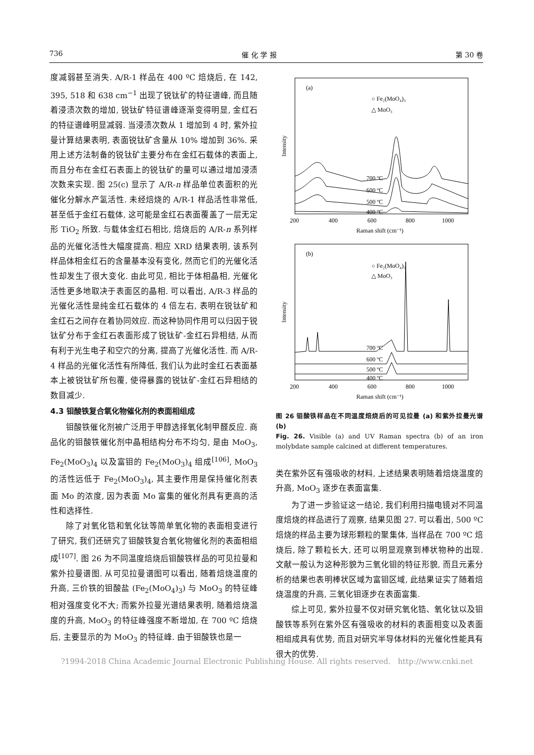736 催 化 学 报 第 30 卷
度减弱甚至消失. A/R-1 样品在 400 ºC 焙烧后, 在 142, 395, 518 和 638 cm<sup>−1</sup> 出现了锐钛矿的特征谱峰, 而且随着浸渍次数的增加, 锐钛矿特征谱峰逐渐变得明显, 金红石的特征谱峰明显减弱. 当浸渍次数从 1 增加到 4 时, 紫外拉曼计算结果表明, 表面锐钛矿含量从 10% 增加到 36%. 采用上述方法制备的锐钛矿主要分布在金红石载体的表面上, 而且分布在金红石表面上的锐钛矿的量可以通过增加浸渍次数来实现. 图 25(c) 显示了 A/R-n 样品单位表面积的光催化分解水产氢活性. 未经焙烧的 A/R-1 样品活性非常低, 甚至低于金红石载体, 这可能是金红石表面覆盖了一层无定形 TiO<sub>2</sub> 所致. 与载体金红石相比, 焙烧后的 A/R-n 系列样品的光催化活性大幅度提高. 相应 XRD 结果表明, 该系列样品体相金红石的含量基本没有变化, 然而它们的光催化活性却发生了很大变化. 由此可见, 相比于体相晶相, 光催化活性更多地取决于表面区的晶相. 可以看出, A/R-3 样品的光催化活性是纯金红石载体的 4 倍左右, 表明在锐钛矿和金红石之间存在着协同效应. 而这种协同作用可以归因于锐钛矿分布于金红石表面形成了锐钛矿-金红石异相结, 从而有利于光生电子和空穴的分离, 提高了光催化活性. 而 A/R-4 样品的光催化活性有所降低, 我们认为此时金红石表面基本上被锐钛矿所包覆, 使得暴露的锐钛矿-金红石异相结的数目减少.
4.3 钼酸铁复合氧化物催化剂的表面相组成
钼酸铁催化剂被广泛用于甲醇选择氧化制甲醛反应. 商品化的钼酸铁催化剂中晶相结构分布不均匀, 是由 MoO<sub>3</sub>, Fe<sub>2</sub>(MoO<sub>3</sub>)<sub>4</sub> 以及富钼的 Fe<sub>2</sub>(MoO<sub>3</sub>)<sub>4</sub> 组成<sup>[106]</sup>, MoO<sub>3</sub> 的活性远低于 Fe<sub>2</sub>(MoO<sub>3</sub>)<sub>4</sub>, 其主要作用是保持催化剂表面 Mo 的浓度, 因为表面 Mo 富集的催化剂具有更高的活性和选择性.
除了对氧化锆和氧化钛等简单氧化物的表面相变进行了研究, 我们还研究了钼酸铁复合氧化物催化剂的表面相组成<sup>[107]</sup>. 图 26 为不同温度焙烧后钼酸铁样品的可见拉曼和紫外拉曼谱图. 从可见拉曼谱图可以看出, 随着焙烧温度的升高, 三价铁的钼酸盐 (Fe<sub>2</sub>(MoO<sub>4</sub>)<sub>3</sub>) 与 MoO<sub>3</sub> 的特征峰相对强度变化不大; 而紫外拉曼光谱结果表明, 随着焙烧温度的升高, MoO<sub>3</sub> 的特征峰强度不断增加, 在 700 ºC 焙烧后, 主要显示的为 MoO<sub>3</sub> 的特征峰. 由于钼酸铁也是一
(a)
○ Fe₂(MoO₄)₃
△ MoO₃
Intensity
700 ºC
600 ºC
500 ºC
400 ºC
200
400
600
800
1000
Raman shift (cm⁻¹)
(b)
○ Fe₂(MoO₄)₃
△ MoO₃
Intensity
700 ºC
600 ºC
500 ºC
400 ºC
200
400
600
800
1000
Raman shift (cm⁻¹)
图 26 钼酸铁样品在不同温度焙烧后的可见拉曼 (a) 和紫外拉曼光谱 (b)
Fig. 26. Visible (a) and UV Raman spectra (b) of an iron molybdate sample calcined at different temperatures.
类在紫外区有强吸收的材料, 上述结果表明随着焙烧温度的升高, MoO<sub>3</sub> 逐步在表面富集.
为了进一步验证这一结论, 我们利用扫描电镜对不同温度焙烧的样品进行了观察, 结果见图 27. 可以看出, 500 ºC 焙烧的样品主要为球形颗粒的聚集体, 当样品在 700 ºC 焙烧后, 除了颗粒长大, 还可以明显观察到棒状物种的出现. 文献一般认为这种形貌为三氧化钼的特征形貌, 而且元素分析的结果也表明棒状区域为富钼区域, 此结果证实了随着焙烧温度的升高, 三氧化钼逐步在表面富集.
综上可见, 紫外拉曼不仅对研究氧化锆、氧化钛以及钼酸铁等系列在紫外区有强吸收的材料的表面相变以及表面相组成具有优势, 而且对研究半导体材料的光催化性能具有很大的优势.
?1994-2018 China Academic Journal Electronic Publishing House. All rights reserved. http://www.cnki.net